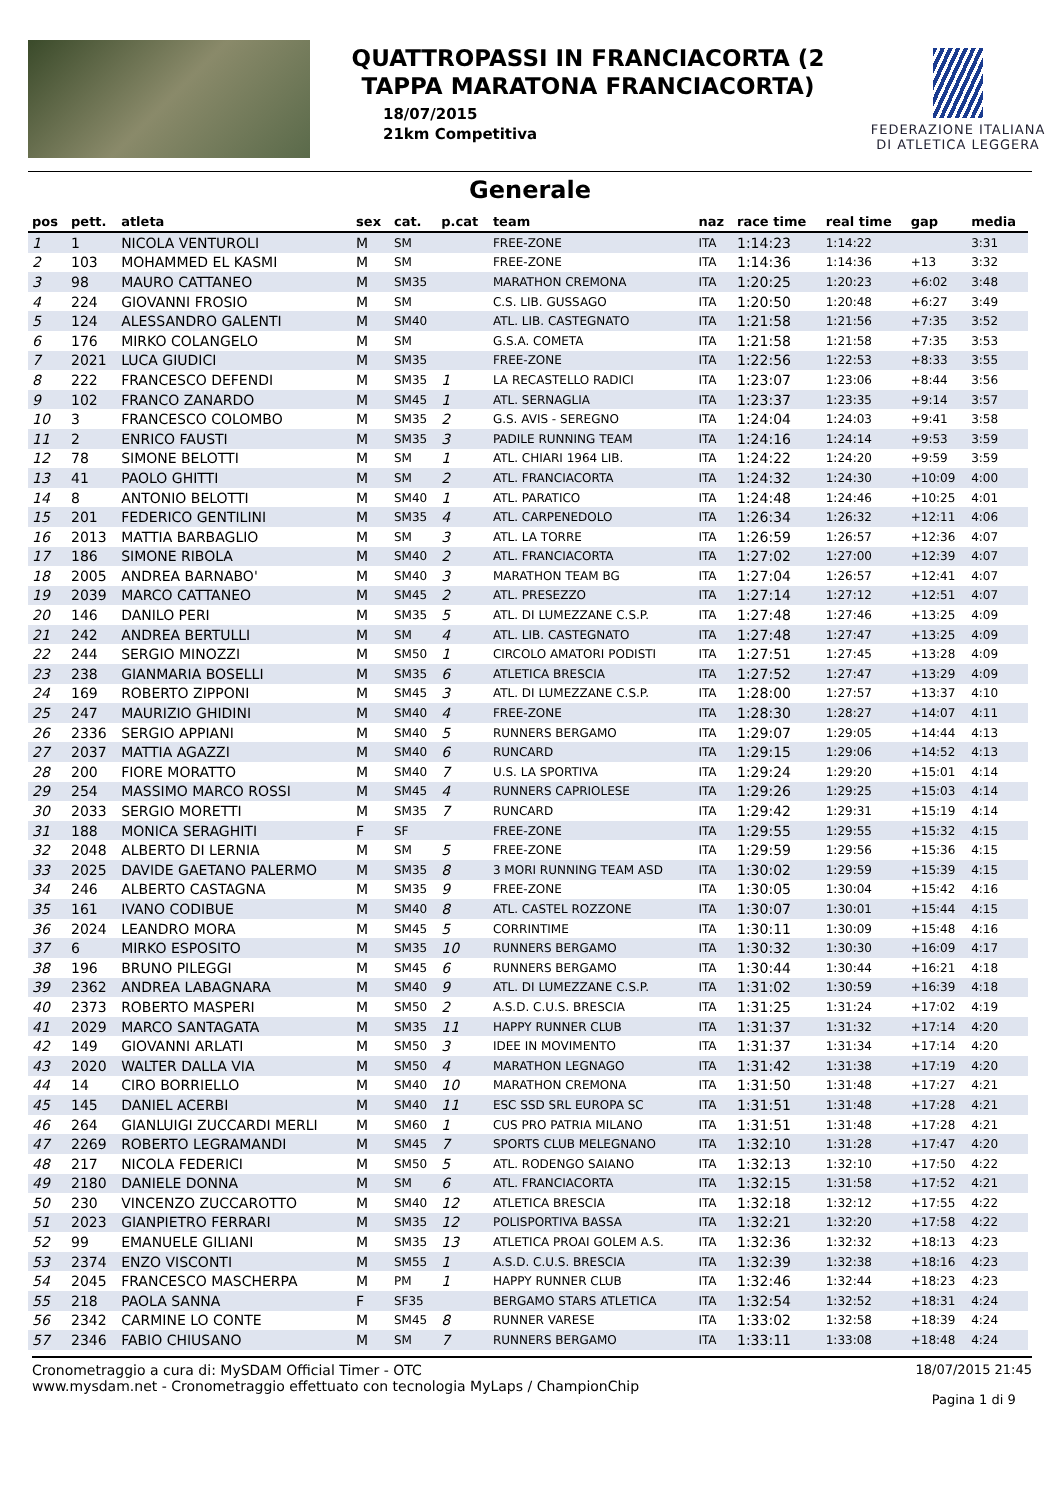QUATTROPASSI IN FRANCIACORTA (2 TAPPA MARATONA FRANCIACORTA)
18/07/2015
21km Competitiva
FEDERAZIONE ITALIANA
DI ATLETICA LEGGERA
Generale
| pos | pett. | atleta | sex | cat. | p.cat | team | naz | race time | real time | gap | media |
| --- | --- | --- | --- | --- | --- | --- | --- | --- | --- | --- | --- |
| 1 | 1 | NICOLA VENTUROLI | M | SM | | FREE-ZONE | ITA | 1:14:23 | 1:14:22 | | 3:31 |
| 2 | 103 | MOHAMMED EL KASMI | M | SM | | FREE-ZONE | ITA | 1:14:36 | 1:14:36 | +13 | 3:32 |
| 3 | 98 | MAURO CATTANEO | M | SM35 | | MARATHON CREMONA | ITA | 1:20:25 | 1:20:23 | +6:02 | 3:48 |
| 4 | 224 | GIOVANNI FROSIO | M | SM | | C.S. LIB. GUSSAGO | ITA | 1:20:50 | 1:20:48 | +6:27 | 3:49 |
| 5 | 124 | ALESSANDRO GALENTI | M | SM40 | | ATL. LIB. CASTEGNATO | ITA | 1:21:58 | 1:21:56 | +7:35 | 3:52 |
| 6 | 176 | MIRKO COLANGELO | M | SM | | G.S.A. COMETA | ITA | 1:21:58 | 1:21:58 | +7:35 | 3:53 |
| 7 | 2021 | LUCA GIUDICI | M | SM35 | | FREE-ZONE | ITA | 1:22:56 | 1:22:53 | +8:33 | 3:55 |
| 8 | 222 | FRANCESCO DEFENDI | M | SM35 | 1 | LA RECASTELLO RADICI | ITA | 1:23:07 | 1:23:06 | +8:44 | 3:56 |
| 9 | 102 | FRANCO ZANARDO | M | SM45 | 1 | ATL. SERNAGLIA | ITA | 1:23:37 | 1:23:35 | +9:14 | 3:57 |
| 10 | 3 | FRANCESCO COLOMBO | M | SM35 | 2 | G.S. AVIS - SEREGNO | ITA | 1:24:04 | 1:24:03 | +9:41 | 3:58 |
| 11 | 2 | ENRICO FAUSTI | M | SM35 | 3 | PADILE RUNNING TEAM | ITA | 1:24:16 | 1:24:14 | +9:53 | 3:59 |
| 12 | 78 | SIMONE BELOTTI | M | SM | 1 | ATL. CHIARI 1964 LIB. | ITA | 1:24:22 | 1:24:20 | +9:59 | 3:59 |
| 13 | 41 | PAOLO GHITTI | M | SM | 2 | ATL. FRANCIACORTA | ITA | 1:24:32 | 1:24:30 | +10:09 | 4:00 |
| 14 | 8 | ANTONIO BELOTTI | M | SM40 | 1 | ATL. PARATICO | ITA | 1:24:48 | 1:24:46 | +10:25 | 4:01 |
| 15 | 201 | FEDERICO GENTILINI | M | SM35 | 4 | ATL. CARPENEDOLO | ITA | 1:26:34 | 1:26:32 | +12:11 | 4:06 |
| 16 | 2013 | MATTIA BARBAGLIO | M | SM | 3 | ATL. LA TORRE | ITA | 1:26:59 | 1:26:57 | +12:36 | 4:07 |
| 17 | 186 | SIMONE RIBOLA | M | SM40 | 2 | ATL. FRANCIACORTA | ITA | 1:27:02 | 1:27:00 | +12:39 | 4:07 |
| 18 | 2005 | ANDREA BARNABO' | M | SM40 | 3 | MARATHON TEAM BG | ITA | 1:27:04 | 1:26:57 | +12:41 | 4:07 |
| 19 | 2039 | MARCO CATTANEO | M | SM45 | 2 | ATL. PRESEZZO | ITA | 1:27:14 | 1:27:12 | +12:51 | 4:07 |
| 20 | 146 | DANILO PERI | M | SM35 | 5 | ATL. DI LUMEZZANE C.S.P. | ITA | 1:27:48 | 1:27:46 | +13:25 | 4:09 |
| 21 | 242 | ANDREA BERTULLI | M | SM | 4 | ATL. LIB. CASTEGNATO | ITA | 1:27:48 | 1:27:47 | +13:25 | 4:09 |
| 22 | 244 | SERGIO MINOZZI | M | SM50 | 1 | CIRCOLO AMATORI PODISTI | ITA | 1:27:51 | 1:27:45 | +13:28 | 4:09 |
| 23 | 238 | GIANMARIA BOSELLI | M | SM35 | 6 | ATLETICA BRESCIA | ITA | 1:27:52 | 1:27:47 | +13:29 | 4:09 |
| 24 | 169 | ROBERTO ZIPPONI | M | SM45 | 3 | ATL. DI LUMEZZANE C.S.P. | ITA | 1:28:00 | 1:27:57 | +13:37 | 4:10 |
| 25 | 247 | MAURIZIO GHIDINI | M | SM40 | 4 | FREE-ZONE | ITA | 1:28:30 | 1:28:27 | +14:07 | 4:11 |
| 26 | 2336 | SERGIO APPIANI | M | SM40 | 5 | RUNNERS BERGAMO | ITA | 1:29:07 | 1:29:05 | +14:44 | 4:13 |
| 27 | 2037 | MATTIA AGAZZI | M | SM40 | 6 | RUNCARD | ITA | 1:29:15 | 1:29:06 | +14:52 | 4:13 |
| 28 | 200 | FIORE MORATTO | M | SM40 | 7 | U.S. LA SPORTIVA | ITA | 1:29:24 | 1:29:20 | +15:01 | 4:14 |
| 29 | 254 | MASSIMO MARCO ROSSI | M | SM45 | 4 | RUNNERS CAPRIOLESE | ITA | 1:29:26 | 1:29:25 | +15:03 | 4:14 |
| 30 | 2033 | SERGIO MORETTI | M | SM35 | 7 | RUNCARD | ITA | 1:29:42 | 1:29:31 | +15:19 | 4:14 |
| 31 | 188 | MONICA SERAGHITI | F | SF | | FREE-ZONE | ITA | 1:29:55 | 1:29:55 | +15:32 | 4:15 |
| 32 | 2048 | ALBERTO DI LERNIA | M | SM | 5 | FREE-ZONE | ITA | 1:29:59 | 1:29:56 | +15:36 | 4:15 |
| 33 | 2025 | DAVIDE GAETANO PALERMO | M | SM35 | 8 | 3 MORI RUNNING TEAM ASD | ITA | 1:30:02 | 1:29:59 | +15:39 | 4:15 |
| 34 | 246 | ALBERTO CASTAGNA | M | SM35 | 9 | FREE-ZONE | ITA | 1:30:05 | 1:30:04 | +15:42 | 4:16 |
| 35 | 161 | IVANO CODIBUE | M | SM40 | 8 | ATL. CASTEL ROZZONE | ITA | 1:30:07 | 1:30:01 | +15:44 | 4:15 |
| 36 | 2024 | LEANDRO MORA | M | SM45 | 5 | CORRINTIME | ITA | 1:30:11 | 1:30:09 | +15:48 | 4:16 |
| 37 | 6 | MIRKO ESPOSITO | M | SM35 | 10 | RUNNERS BERGAMO | ITA | 1:30:32 | 1:30:30 | +16:09 | 4:17 |
| 38 | 196 | BRUNO PILEGGI | M | SM45 | 6 | RUNNERS BERGAMO | ITA | 1:30:44 | 1:30:44 | +16:21 | 4:18 |
| 39 | 2362 | ANDREA LABAGNARA | M | SM40 | 9 | ATL. DI LUMEZZANE C.S.P. | ITA | 1:31:02 | 1:30:59 | +16:39 | 4:18 |
| 40 | 2373 | ROBERTO MASPERI | M | SM50 | 2 | A.S.D. C.U.S. BRESCIA | ITA | 1:31:25 | 1:31:24 | +17:02 | 4:19 |
| 41 | 2029 | MARCO SANTAGATA | M | SM35 | 11 | HAPPY RUNNER CLUB | ITA | 1:31:37 | 1:31:32 | +17:14 | 4:20 |
| 42 | 149 | GIOVANNI ARLATI | M | SM50 | 3 | IDEE IN MOVIMENTO | ITA | 1:31:37 | 1:31:34 | +17:14 | 4:20 |
| 43 | 2020 | WALTER DALLA VIA | M | SM50 | 4 | MARATHON LEGNAGO | ITA | 1:31:42 | 1:31:38 | +17:19 | 4:20 |
| 44 | 14 | CIRO BORRIELLO | M | SM40 | 10 | MARATHON CREMONA | ITA | 1:31:50 | 1:31:48 | +17:27 | 4:21 |
| 45 | 145 | DANIEL ACERBI | M | SM40 | 11 | ESC SSD SRL EUROPA SC | ITA | 1:31:51 | 1:31:48 | +17:28 | 4:21 |
| 46 | 264 | GIANLUIGI ZUCCARDI MERLI | M | SM60 | 1 | CUS PRO PATRIA MILANO | ITA | 1:31:51 | 1:31:48 | +17:28 | 4:21 |
| 47 | 2269 | ROBERTO LEGRAMANDI | M | SM45 | 7 | SPORTS CLUB MELEGNANO | ITA | 1:32:10 | 1:31:28 | +17:47 | 4:20 |
| 48 | 217 | NICOLA FEDERICI | M | SM50 | 5 | ATL. RODENGO SAIANO | ITA | 1:32:13 | 1:32:10 | +17:50 | 4:22 |
| 49 | 2180 | DANIELE DONNA | M | SM | 6 | ATL. FRANCIACORTA | ITA | 1:32:15 | 1:31:58 | +17:52 | 4:21 |
| 50 | 230 | VINCENZO ZUCCAROTTO | M | SM40 | 12 | ATLETICA BRESCIA | ITA | 1:32:18 | 1:32:12 | +17:55 | 4:22 |
| 51 | 2023 | GIANPIETRO FERRARI | M | SM35 | 12 | POLISPORTIVA BASSA | ITA | 1:32:21 | 1:32:20 | +17:58 | 4:22 |
| 52 | 99 | EMANUELE GILIANI | M | SM35 | 13 | ATLETICA PROAI GOLEM A.S. | ITA | 1:32:36 | 1:32:32 | +18:13 | 4:23 |
| 53 | 2374 | ENZO VISCONTI | M | SM55 | 1 | A.S.D. C.U.S. BRESCIA | ITA | 1:32:39 | 1:32:38 | +18:16 | 4:23 |
| 54 | 2045 | FRANCESCO MASCHERPA | M | PM | 1 | HAPPY RUNNER CLUB | ITA | 1:32:46 | 1:32:44 | +18:23 | 4:23 |
| 55 | 218 | PAOLA SANNA | F | SF35 | | BERGAMO STARS ATLETICA | ITA | 1:32:54 | 1:32:52 | +18:31 | 4:24 |
| 56 | 2342 | CARMINE LO CONTE | M | SM45 | 8 | RUNNER VARESE | ITA | 1:33:02 | 1:32:58 | +18:39 | 4:24 |
| 57 | 2346 | FABIO CHIUSANO | M | SM | 7 | RUNNERS BERGAMO | ITA | 1:33:11 | 1:33:08 | +18:48 | 4:24 |
Cronometraggio a cura di: MySDAM Official Timer - OTC
www.mysdam.net - Cronometraggio effettuato con tecnologia MyLaps / ChampionChip
18/07/2015 21:45
Pagina 1 di 9